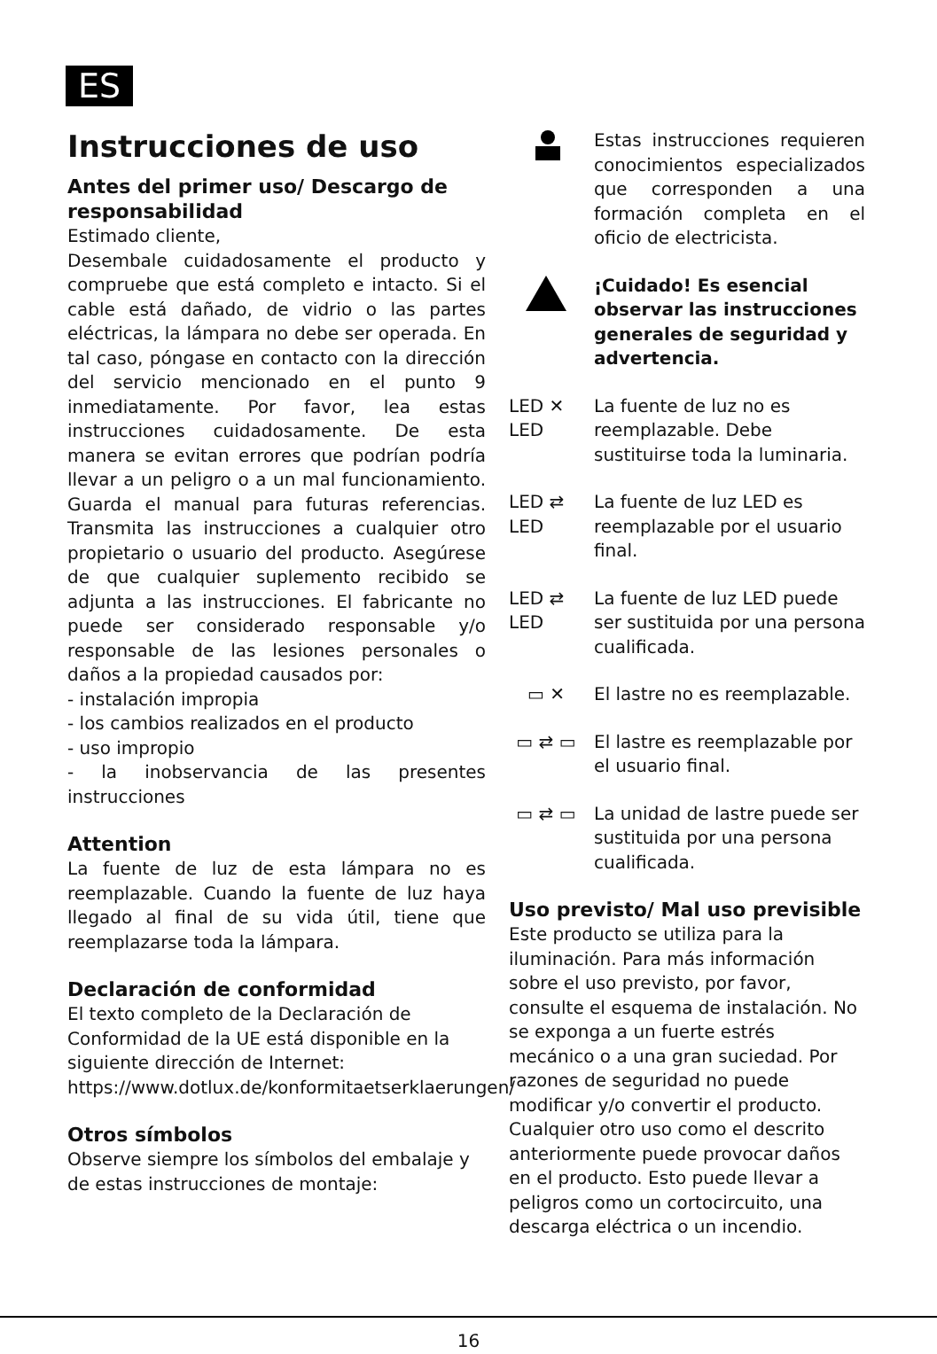ES
Instrucciones de uso
Antes del primer uso/ Descargo de responsabilidad
Estimado cliente,
Desembale cuidadosamente el producto y compruebe que está completo e intacto. Si el cable está dañado, de vidrio o las partes eléctricas, la lámpara no debe ser operada. En tal caso, póngase en contacto con la dirección del servicio mencionado en el punto 9 inmediatamente. Por favor, lea estas instrucciones cuidadosamente. De esta manera se evitan errores que podrían podría llevar a un peligro o a un mal funcionamiento. Guarda el manual para futuras referencias. Transmita las instrucciones a cualquier otro propietario o usuario del producto. Asegúrese de que cualquier suplemento recibido se adjunta a las instrucciones. El fabricante no puede ser considerado responsable y/o responsable de las lesiones personales o daños a la propiedad causados por:
- instalación impropia
- los cambios realizados en el producto
- uso impropio
- la inobservancia de las presentes instrucciones
Attention
La fuente de luz de esta lámpara no es reemplazable. Cuando la fuente de luz haya llegado al final de su vida útil, tiene que reemplazarse toda la lámpara.
Declaración de conformidad
El texto completo de la Declaración de Conformidad de la UE está disponible en la siguiente dirección de Internet:
https://www.dotlux.de/konformitaetserklaerungen/
Otros símbolos
Observe siempre los símbolos del embalaje y de estas instrucciones de montaje:
Estas instrucciones requieren conocimientos especializados que corresponden a una formación completa en el oficio de electricista.
¡Cuidado! Es esencial observar las instrucciones generales de seguridad y advertencia.
LED ✕ LED
La fuente de luz no es reemplazable. Debe sustituirse toda la luminaria.
LED ⇄ LED
La fuente de luz LED es reemplazable por el usuario final.
LED ⇄ LED
La fuente de luz LED puede ser sustituida por una persona cualificada.
▭ ✕ El lastre no es reemplazable.
▭ ⇄ ▭ El lastre es reemplazable por el usuario final.
▭ ⇄ ▭ La unidad de lastre puede ser sustituida por una persona cualificada.
Uso previsto/ Mal uso previsible
Este producto se utiliza para la iluminación. Para más información sobre el uso previsto, por favor, consulte el esquema de instalación. No se exponga a un fuerte estrés mecánico o a una gran suciedad. Por razones de seguridad no puede modificar y/o convertir el producto. Cualquier otro uso como el descrito anteriormente puede provocar daños en el producto. Esto puede llevar a peligros como un cortocircuito, una descarga eléctrica o un incendio.
16